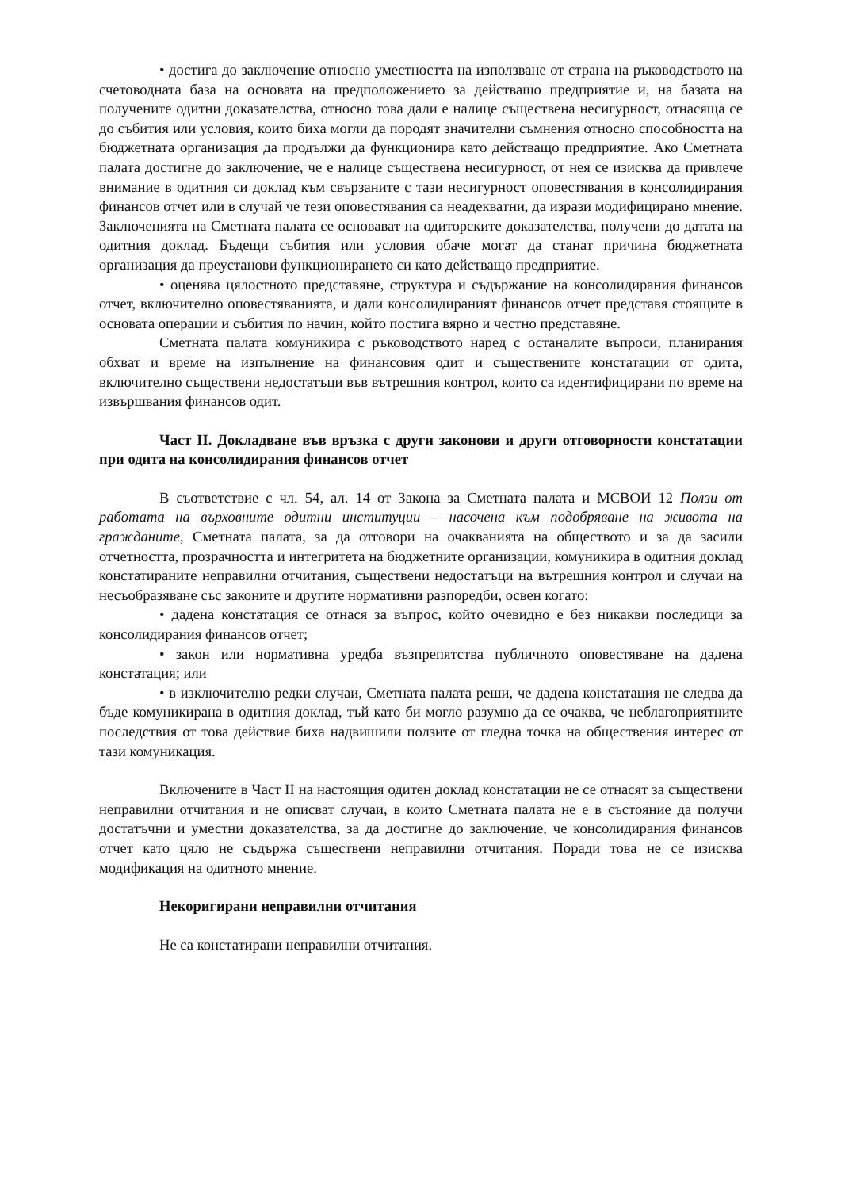• достига до заключение относно уместността на използване от страна на ръководството на счетоводната база на основата на предположението за действащо предприятие и, на базата на получените одитни доказателства, относно това дали е налице съществена несигурност, отнасяща се до събития или условия, които биха могли да породят значителни съмнения относно способността на бюджетната организация да продължи да функционира като действащо предприятие. Ако Сметната палата достигне до заключение, че е налице съществена несигурност, от нея се изисква да привлече внимание в одитния си доклад към свързаните с тази несигурност оповестявания в консолидирания финансов отчет или в случай че тези оповестявания са неадекватни, да изрази модифицирано мнение. Заключенията на Сметната палата се основават на одиторските доказателства, получени до датата на одитния доклад. Бъдещи събития или условия обаче могат да станат причина бюджетната организация да преустанови функционирането си като действащо предприятие.
• оценява цялостното представяне, структура и съдържание на консолидирания финансов отчет, включително оповестяванията, и дали консолидираният финансов отчет представя стоящите в основата операции и събития по начин, който постига вярно и честно представяне.
Сметната палата комуникира с ръководството наред с останалите въпроси, планирания обхват и време на изпълнение на финансовия одит и съществените констатации от одита, включително съществени недостатъци във вътрешния контрол, които са идентифицирани по време на извършвания финансов одит.
Част II. Докладване във връзка с други законови и други отговорности констатации при одита на консолидирания финансов отчет
В съответствие с чл. 54, ал. 14 от Закона за Сметната палата и МСВОИ 12 Ползи от работата на върховните одитни институции – насочена към подобряване на живота на гражданите, Сметната палата, за да отговори на очакванията на обществото и за да засили отчетността, прозрачността и интегритета на бюджетните организации, комуникира в одитния доклад констатираните неправилни отчитания, съществени недостатъци на вътрешния контрол и случаи на несъобразяване със законите и другите нормативни разпоредби, освен когато:
• дадена констатация се отнася за въпрос, който очевидно е без никакви последици за консолидирания финансов отчет;
• закон или нормативна уредба възпрепятства публичното оповестяване на дадена констатация; или
• в изключително редки случаи, Сметната палата реши, че дадена констатация не следва да бъде комуникирана в одитния доклад, тъй като би могло разумно да се очаква, че неблагоприятните последствия от това действие биха надвишили ползите от гледна точка на обществения интерес от тази комуникация.
Включените в Част II на настоящия одитен доклад констатации не се отнасят за съществени неправилни отчитания и не описват случаи, в които Сметната палата не е в състояние да получи достатъчни и уместни доказателства, за да достигне до заключение, че консолидирания финансов отчет като цяло не съдържа съществени неправилни отчитания. Поради това не се изисква модификация на одитното мнение.
Некоригирани неправилни отчитания
Не са констатирани неправилни отчитания.